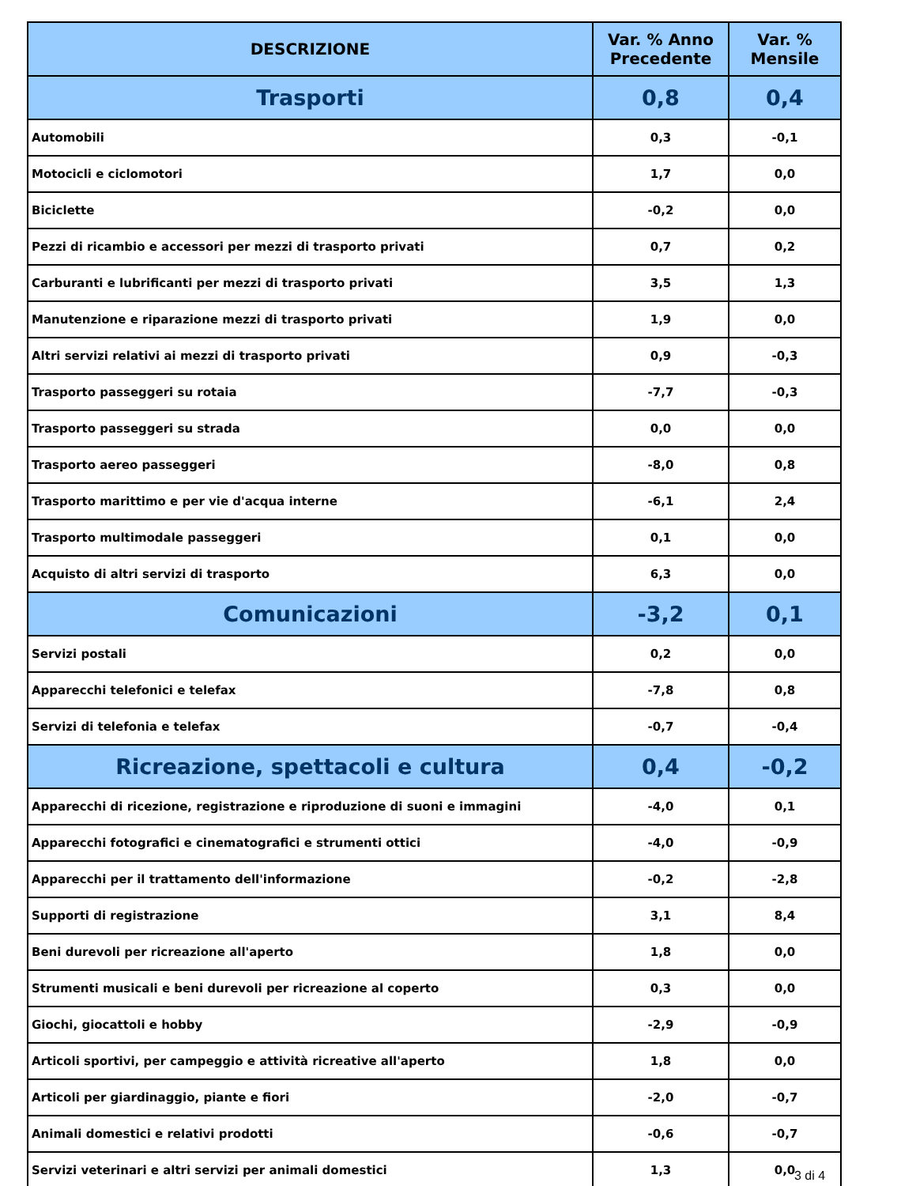| DESCRIZIONE | Var. % Anno Precedente | Var. % Mensile |
| --- | --- | --- |
| Trasporti | 0,8 | 0,4 |
| Automobili | 0,3 | -0,1 |
| Motocicli e ciclomotori | 1,7 | 0,0 |
| Biciclette | -0,2 | 0,0 |
| Pezzi di ricambio e accessori per mezzi di trasporto privati | 0,7 | 0,2 |
| Carburanti e lubrificanti per mezzi di trasporto privati | 3,5 | 1,3 |
| Manutenzione e riparazione mezzi di trasporto privati | 1,9 | 0,0 |
| Altri servizi relativi ai mezzi di trasporto privati | 0,9 | -0,3 |
| Trasporto passeggeri su rotaia | -7,7 | -0,3 |
| Trasporto passeggeri su strada | 0,0 | 0,0 |
| Trasporto aereo passeggeri | -8,0 | 0,8 |
| Trasporto marittimo e per vie d'acqua interne | -6,1 | 2,4 |
| Trasporto multimodale passeggeri | 0,1 | 0,0 |
| Acquisto di altri servizi di trasporto | 6,3 | 0,0 |
| Comunicazioni | -3,2 | 0,1 |
| Servizi postali | 0,2 | 0,0 |
| Apparecchi telefonici e telefax | -7,8 | 0,8 |
| Servizi di telefonia e telefax | -0,7 | -0,4 |
| Ricreazione, spettacoli e cultura | 0,4 | -0,2 |
| Apparecchi di ricezione, registrazione e riproduzione di suoni e immagini | -4,0 | 0,1 |
| Apparecchi fotografici e cinematografici e strumenti ottici | -4,0 | -0,9 |
| Apparecchi per il trattamento dell'informazione | -0,2 | -2,8 |
| Supporti di registrazione | 3,1 | 8,4 |
| Beni durevoli per ricreazione all'aperto | 1,8 | 0,0 |
| Strumenti musicali e beni durevoli per ricreazione al coperto | 0,3 | 0,0 |
| Giochi, giocattoli e hobby | -2,9 | -0,9 |
| Articoli sportivi, per campeggio e attività ricreative all'aperto | 1,8 | 0,0 |
| Articoli per giardinaggio, piante e fiori | -2,0 | -0,7 |
| Animali domestici e relativi prodotti | -0,6 | -0,7 |
| Servizi veterinari e altri servizi per animali domestici | 1,3 | 0,0 |
3 di 4